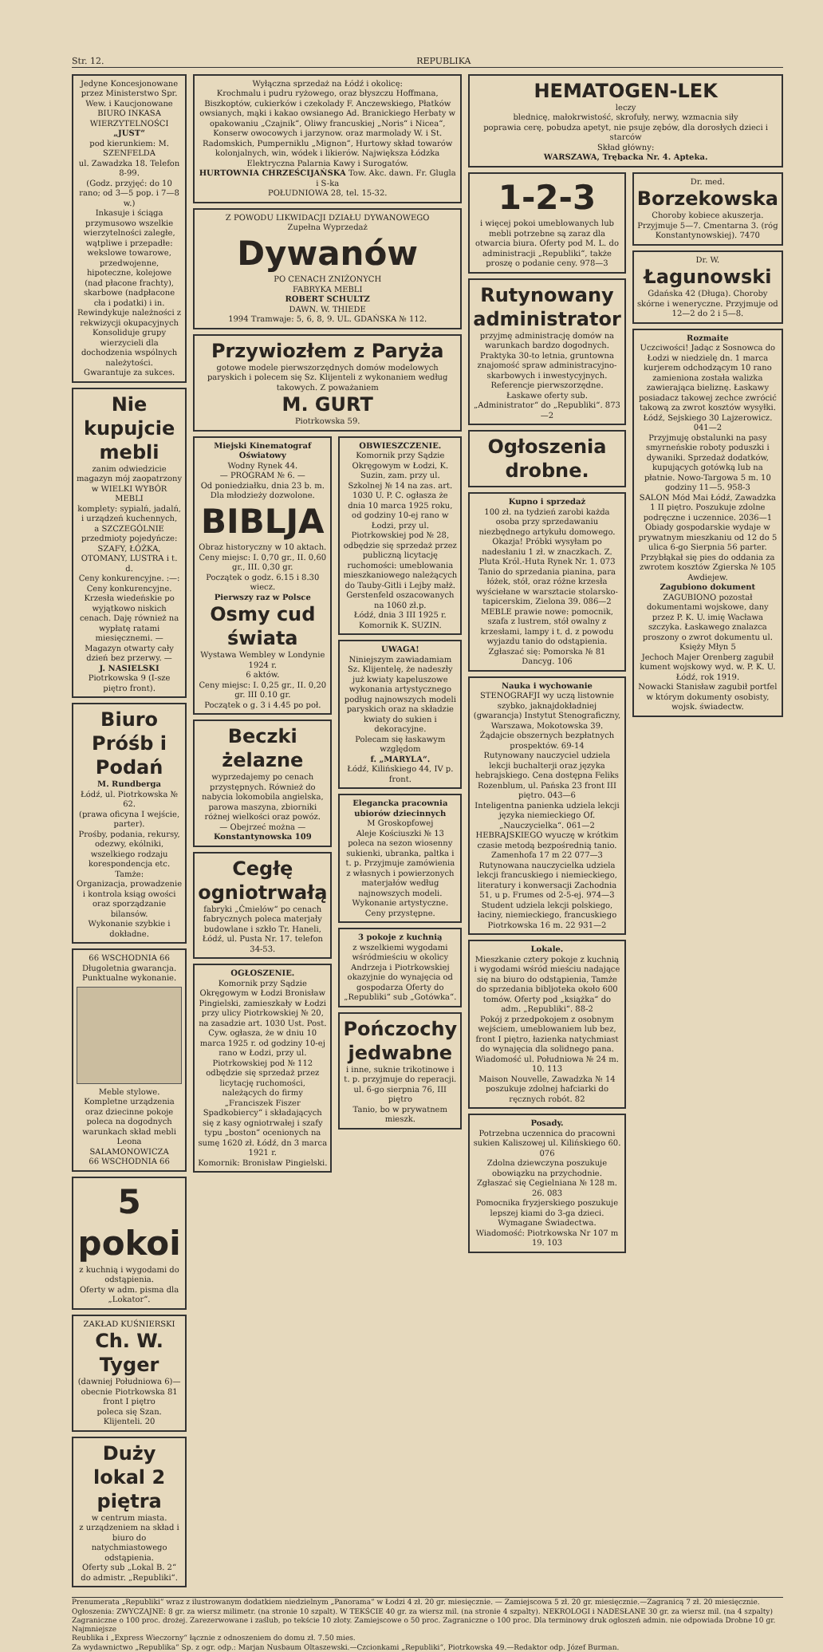Str. 12. REPUBLIKA
Jedyne Koncesjonowane przez Ministerstwo Spr. Wew. i Kaucjonowane
BIURO INKASA WIERZYTELNOŚCI „JUST“
pod kierunkiem: M. SZENFELDA
ul. Zawadzka 18. Telefon 8-99.
(Godz. przyjęć: do 10 rano; od 3—5 pop. i 7—8 w.)
Inkasuje i ściąga przymusowo wszelkie wierzytelności zaległe, wątpliwe i przepadłe: wekslowe towarowe, przedwojenne, hipoteczne, kolejowe (nad płacone frachty), skarbowe (nadpłacone cła i podatki) i in. Rewindykuje należności z rekwizycji okupacyjnych Konsoliduje grupy wierzycieli dla dochodzenia wspólnych należytości.
Gwarantuje za sukces.
Nie kupujcie mebli
zanim odwiedzicie magazyn mój zaopatrzony
w WIELKI WYBÓR MEBLI
komplety: sypialń, jadalń, i urządzeń kuchennych,
a SZCZEGÓLNIE
przedmioty pojedyńcze:
SZAFY, ŁÓŻKA, OTOMANY, LUSTRA i t. d.
Ceny konkurencyjne. :—: Ceny konkurencyjne. Krzesła wiedeńskie po wyjątkowo niskich cenach. Daję również na wypłatę ratami miesięcznemi. — Magazyn otwarty cały dzień bez przerwy. —
J. NASIELSKI Piotrkowska 9 (I-sze piętro front).
Biuro Próśb i Podań
M. Rundberga
Łódź, ul. Piotrkowska № 62.
(prawa oficyna I wejście, parter).
Prośby, podania, rekursy, odezwy, ekólniki, wszelkiego rodzaju korespondencja etc.
Tamże:
Organizacja, prowadzenie i kontrola ksiąg owości oraz sporządzanie bilansów.
Wykonanie szybkie i dokładne.
66 WSCHODNIA 66
Długoletnia gwarancja. Punktualne wykonanie.
Meble stylowe. Kompletne urządzenia oraz dziecinne pokoje poleca na dogodnych warunkach skład mebli
Leona SALAMONOWICZA
66 WSCHODNIA 66
5 pokoi
z kuchnią i wygodami do odstąpienia.
Oferty w adm. pisma dla „Lokator“.
ZAKŁAD KUŚNIERSKI
Ch. W. Tyger
(dawniej Południowa 6)—obecnie Piotrkowska 81 front I piętro
poleca się Szan. Klijenteli. 20
Duży lokal 2 piętra
w centrum miasta.
z urządzeniem na skład i biuro do natychmiastowego odstąpienia.
Oferty sub „Lokal B. 2“ do admistr. „Republiki“.
Wyłączna sprzedaż na Łódź i okolicę:
Krochmalu i pudru ryżowego, oraz błyszczu Hoffmana, Biszkoptów, cukierków i czekolady F. Anczewskiego, Płatków owsianych, mąki i kakao owsianego Ad. Branickiego Herbaty w opakowaniu „Czajnik“, Oliwy francuskiej „Noris“ i Nicea“, Konserw owocowych i jarzynow. oraz marmolady W. i St. Radomskich, Pumperniklu „Mignon“, Hurtowy skład towarów kolonjalnych, win, wódek i likierów. Największa Łódzka Elektryczna Palarnia Kawy i Surogatów.
HURTOWNIA CHRZEŚCIJAŃSKA Tow. Akc. dawn. Fr. Glugla i S-ka
POŁUDNIOWA 28, tel. 15-32.
Z POWODU LIKWIDACJI DZIAŁU DYWANOWEGO
Zupełna Wyprzedaż Dywanów
PO CENACH ZNIŻONYCH
FABRYKA MEBLI
ROBERT SCHULTZ
DAWN. W. THIEDE
1994 Tramwaje: 5, 6, 8, 9. UL. GDAŃSKA № 112.
Przywiozłem z Paryża
gotowe modele pierwszorzędnych domów modelowych paryskich i polecem się Sz. Klijenteli z wykonaniem według takowych. Z poważaniem
M. GURT
Piotrkowska 59.
Miejski Kinematograf Oświatowy
Wodny Rynek 44.
— PROGRAM № 6. —
Od poniedziałku, dnia 23 b. m.
Dla młodzieży dozwolone.
BIBLJA
Obraz historyczny w 10 aktach. Ceny miejsc: I. 0,70 gr., II. 0,60 gr., III. 0,30 gr.
Początek o godz. 6.15 i 8.30 wiecz.
Pierwszy raz w Polsce
Osmy cud świata
Wystawa Wembley w Londynie 1924 r.
6 aktów.
Ceny miejsc: I. 0,25 gr., II. 0,20 gr. III 0.10 gr.
Początek o g. 3 i 4.45 po poł.
Beczki żelazne
wyprzedajemy po cenach przystępnych. Również do nabycia lokomobila angielska, parowa maszyna, zbiorniki różnej wielkości oraz powóz.
— Obejrzeć można —
Konstantynowska 109
Cegłę ogniotrwałą
fabryki „Ćmielów“ po cenach fabrycznych poleca materjały budowlane i szkło Tr. Haneli, Łódź, ul. Pusta Nr. 17. telefon 34-53.
OGŁOSZENIE.
Komornik przy Sądzie Okręgowym w Łodzi Bronisław Pingielski, zamieszkały w Łodzi przy ulicy Piotrkowskiej № 20, na zasadzie art. 1030 Ust. Post. Cyw. ogłasza, że w dniu 10 marca 1925 r. od godziny 10-ej rano w Łodzi, przy ul. Piotrkowskiej pod № 112 odbędzie się sprzedaż przez licytację ruchomości, należących do firmy „Franciszek Fiszer Spadkobiercy“ i składających się z kasy ogniotrwałej i szafy typu „boston“ ocenionych na sumę 1620 zł. Łódź, dn 3 marca 1921 r.
Komornik: Bronisław Pingielski.
OBWIESZCZENIE.
Komornik przy Sądzie Okręgowym w Łodzi, K. Suzin, zam. przy ul. Szkolnej № 14 na zas. art. 1030 U. P. C. ogłasza że dnia 10 marca 1925 roku, od godziny 10-ej rano w Łodzi, przy ul. Piotrkowskiej pod № 28, odbędzie się sprzedaż przez publiczną licytację ruchomości: umeblowania mieszkaniowego należących do Tauby-Gitli i Lejby małż. Gerstenfeld oszacowanych na 1060 zł.p.
Łódź, dnia 3 III 1925 r.
Komornik K. SUZIN.
UWAGA!
Niniejszym zawiadamiam Sz. Klijentelę, że nadeszły już kwiaty kapeluszowe wykonania artystycznego podług najnowszych modeli paryskich oraz na składzie kwiaty do sukien i dekoracyjne.
Polecam się łaskawym względom
f. „MARYLA“.
Łódź, Kilińskiego 44, IV p. front.
Elegancka pracownia ubiorów dziecinnych
M Groskopfowej
Aleje Kościuszki № 13
poleca na sezon wiosenny sukienki, ubranka, paltka i t. p. Przyjmuje zamówienia z własnych i powierzonych materjałów według najnowszych modeli. Wykonanie artystyczne. Ceny przystępne.
3 pokoje z kuchnią
z wszelkiemi wygodami wśródmieściu w okolicy Andrzeja i Piotrkowskiej okazyjnie do wynajęcia od gospodarza Oferty do „Republiki“ sub „Gotówka“.
Pończochy jedwabne
i inne, suknie trikotinowe i t. p. przyjmuje do reperacji.
ul. 6-go sierpnia 76, III piętro
Tanio, bo w prywatnem mieszk.
HEMATOGEN-LEK
leczy
blednicę, małokrwistość, skrofuły, nerwy, wzmacnia siły
poprawia cerę, pobudza apetyt, nie psuje zębów, dla dorosłych dzieci i starców
Skład główny:
WARSZAWA, Trębacka Nr. 4. Apteka.
1-2-3
i więcej pokoi umeblowanych lub mebli potrzebne są zaraz dla otwarcia biura. Oferty pod M. L. do administracji „Republiki“, także proszę o podanie ceny. 978—3
Rutynowany administrator
przyjmę administrację domów na warunkach bardzo dogodnych. Praktyka 30-to letnia, gruntowna znajomość spraw administracyjno-skarbowych i inwestycyjnych. Referencje pierwszorzędne. Łaskawe oferty sub. „Administrator“ do „Republiki“. 873—2
Ogłoszenia drobne.
Kupno i sprzedaż
100 zł. na tydzień zarobi każda osoba przy sprzedawaniu niezbędnego artykułu domowego. Okazja! Próbki wysyłam po nadesłaniu 1 zł. w znaczkach. Z. Pluta Król.-Huta Rynek Nr. 1. 073
Tanio do sprzedania pianina, para łóżek, stół, oraz różne krzesła wyściełane w warsztacie stolarsko-tapicerskim, Zielona 39. 086—2
MEBLE prawie nowe: pomocnik, szafa z lustrem, stół owalny z krzesłami, lampy i t. d. z powodu wyjazdu tanio do odstąpienia. Zgłaszać się: Pomorska № 81 Dancyg. 106
Nauka i wychowanie
STENOGRAFJI wy uczą listownie szybko, jaknajdokładniej (gwarancja) Instytut Stenograficzny, Warszawa, Mokotowska 39. Żądajcie obszernych bezpłatnych prospektów. 69-14
Rutynowany nauczyciel udziela lekcji buchalterji oraz języka hebrajskiego. Cena dostępna Feliks Rozenblum, ul. Pańska 23 front III piętro. 043—6
Inteligentna panienka udziela lekcji języka niemieckiego Of. „Nauczycielka“. 061—2
HEBRAJSKIEGO wyuczę w krótkim czasie metodą bezpośrednią tanio. Zamenhofa 17 m 22 077—3
Rutynowana nauczycielka udziela lekcji francuskiego i niemieckiego, literatury i konwersacji Zachodnia 51, u p. Frumes od 2-5-ej. 974—3
Student udziela lekcji polskiego, łaciny, niemieckiego, francuskiego Piotrkowska 16 m. 22 931—2
Lokale.
Mieszkanie cztery pokoje z kuchnią i wygodami wśród mieściu nadające się na biuro do odstąpienia, Tamże do sprzedania bibljoteka około 600 tomów. Oferty pod „książka“ do adm. „Republiki“. 88-2
Pokój z przedpokojem z osobnym wejściem, umeblowaniem lub bez, front I piętro, łazienka natychmiast do wynajęcia dla solidnego pana. Wiadomość ul. Południowa № 24 m. 10. 113
Maison Nouvelle, Zawadzka № 14 poszukuje zdolnej hafciarki do ręcznych robót. 82
Posady.
Potrzebna uczennica do pracowni sukien Kaliszowej ul. Kilińskiego 60. 076
Zdolna dziewczyna poszukuje obowiązku na przychodnie. Zgłaszać się Cegielniana № 128 m. 26. 083
Pomocnika fryzjerskiego poszukuje lepszej kiami do 3-ga dzieci. Wymagane Świadectwa. Wiadomość: Piotrkowska Nr 107 m 19. 103
Dr. med.
Borzekowska
Choroby kobiece akuszerja. Przyjmuje 5—7. Cmentarna 3. (róg Konstantynowskiej). 7470
Dr. W.
Łagunowski
Gdańska 42 (Długa). Choroby skórne i weneryczne. Przyjmuje od 12—2 do 2 i 5—8.
Rozmaite
Uczciwości! Jadąc z Sosnowca do Łodzi w niedzielę dn. 1 marca kurjerem odchodzącym 10 rano zamieniona została walizka zawierająca bieliznę. Łaskawy posiadacz takowej zechce zwrócić takową za zwrot kosztów wysyłki. Łódź, Sejskiego 30 Lajzerowicz. 041—2
Przyjmuję obstalunki na pasy smyrneńskie roboty poduszki i dywaniki. Sprzedaż dodatków, kupujących gotówką lub na płatnie. Nowo-Targowa 5 m. 10 godziny 11—5. 958-3
SALON Mód Mai Łódź, Zawadzka 1 II piętro. Poszukuje zdolne podręczne i uczennice. 2036—1
Obiady gospodarskie wydaje w prywatnym mieszkaniu od 12 do 5 ulica 6-go Sierpnia 56 parter.
Przybłąkał się pies do oddania za zwrotem kosztów Zgierska № 105 Awdiejew.
Zagubiono dokument
ZAGUBIONO pozostał dokumentami wojskowe, dany przez P. K. U. imię Wacława szczyka. Łaskawego znalazca proszony o zwrot dokumentu ul. Księży Młyn 5
Jechoch Majer Orenberg zagubił kument wojskowy wyd. w. P. K. U. Łódź, rok 1919.
Nowacki Stanisław zagubił portfel w którym dokumenty osobisty, wojsk. świadectw.
Prenumerata „Republiki“ wraz z ilustrowanym dodatkiem niedzielnym „Panorama“ w Łodzi 4 zł. 20 gr. miesięcznie. — Zamiejscowa 5 zł. 20 gr. miesięcznie.—Zagranicą 7 zł. 20 miesięcznie. Ogłoszenia: ZWYCZAJNE: 8 gr. za wiersz milimetr. (na stronie 10 szpalt). W TEKŚCIE 40 gr. za wiersz mil. (na stronie 4 szpalty). NEKROLOGI i NADESŁANE 30 gr. za wiersz mil. (na 4 szpalty) Zagraniczne o 100 proc. drożej. Zarezerwowane i zaślub, po tekście 10 złoty. Zamiejscowe o 50 proc. Zagraniczne o 100 proc. Dla terminowy druk ogłoszeń admin. nie odpowiada Drobne 10 gr. Najmniejsze
Reublika i „Express Wieczorny“ łącznie z odnoszeniem do domu zł. 7.50 mies.
Za wydawnictwo „Republika“ Sp. z ogr. odp.: Marjan Nusbaum Oltaszewski.—Czcionkami „Republiki“, Piotrkowska 49.—Redaktor odp. Józef Burman.